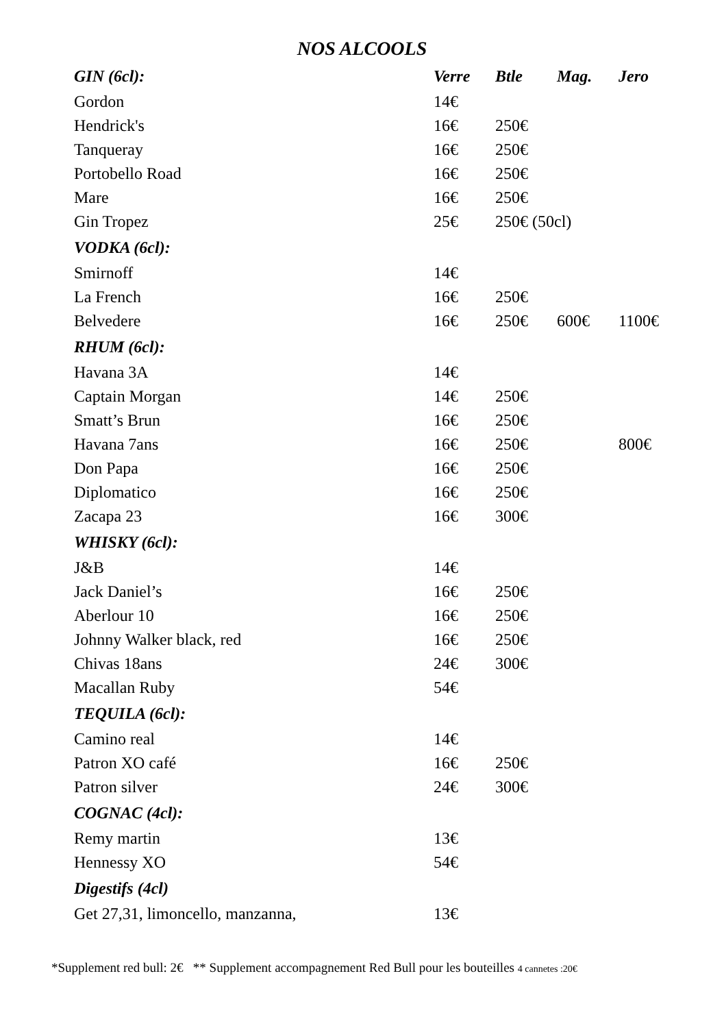NOS ALCOOLS
| GIN (6cl): | Verre | Btle | Mag. | Jero |
| --- | --- | --- | --- | --- |
| Gordon | 14€ | | | |
| Hendrick's | 16€ | 250€ | | |
| Tanqueray | 16€ | 250€ | | |
| Portobello Road | 16€ | 250€ | | |
| Mare | 16€ | 250€ | | |
| Gin Tropez | 25€ | 250€ (50cl) | | |
| VODKA (6cl): | | | | |
| Smirnoff | 14€ | | | |
| La French | 16€ | 250€ | | |
| Belvedere | 16€ | 250€ | 600€ | 1100€ |
| RHUM (6cl): | | | | |
| Havana 3A | 14€ | | | |
| Captain Morgan | 14€ | 250€ | | |
| Smatt’s Brun | 16€ | 250€ | | |
| Havana 7ans | 16€ | 250€ | | 800€ |
| Don Papa | 16€ | 250€ | | |
| Diplomatico | 16€ | 250€ | | |
| Zacapa 23 | 16€ | 300€ | | |
| WHISKY (6cl): | | | | |
| J&B | 14€ | | | |
| Jack Daniel’s | 16€ | 250€ | | |
| Aberlour 10 | 16€ | 250€ | | |
| Johnny Walker black, red | 16€ | 250€ | | |
| Chivas 18ans | 24€ | 300€ | | |
| Macallan Ruby | 54€ | | | |
| TEQUILA (6cl): | | | | |
| Camino real | 14€ | | | |
| Patron XO café | 16€ | 250€ | | |
| Patron silver | 24€ | 300€ | | |
| COGNAC (4cl): | | | | |
| Remy martin | 13€ | | | |
| Hennessy XO | 54€ | | | |
| Digestifs (4cl) | | | | |
| Get 27,31, limoncello, manzanna, | 13€ | | | |
*Supplement red bull: 2€ ** Supplement accompagnement Red Bull pour les bouteilles 4 cannetes :20€